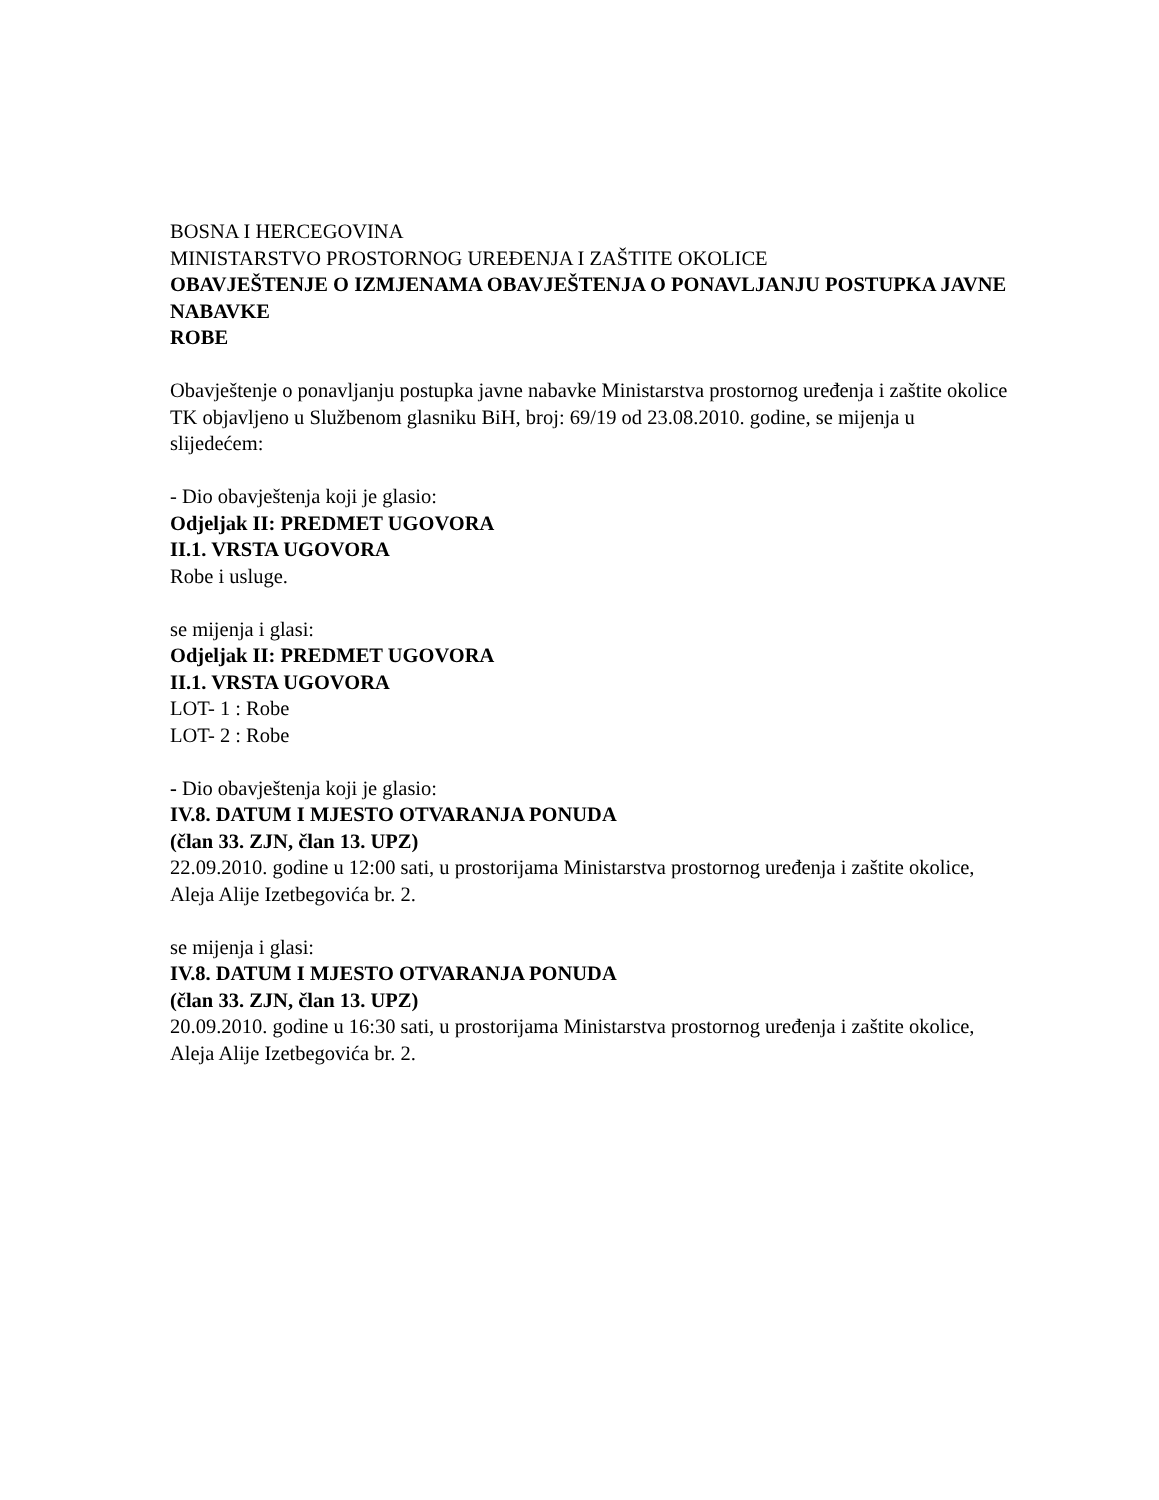BOSNA I HERCEGOVINA
MINISTARSTVO PROSTORNOG UREĐENJA I ZAŠTITE OKOLICE
OBAVJEŠTENJE O IZMJENAMA OBAVJEŠTENJA O PONAVLJANJU POSTUPKA JAVNE NABAVKE
ROBE
Obavještenje o ponavljanju postupka javne nabavke Ministarstva prostornog uređenja i zaštite okolice TK objavljeno u Službenom glasniku BiH, broj: 69/19 od 23.08.2010. godine, se mijenja u slijedećem:
- Dio obavještenja koji je glasio:
Odjeljak II: PREDMET UGOVORA
II.1. VRSTA UGOVORA
Robe i usluge.
se mijenja i glasi:
Odjeljak II: PREDMET UGOVORA
II.1. VRSTA UGOVORA
LOT- 1 : Robe
LOT- 2 : Robe
- Dio obavještenja koji je glasio:
IV.8. DATUM I MJESTO OTVARANJA PONUDA
(član 33. ZJN, član 13. UPZ)
22.09.2010. godine u 12:00 sati, u prostorijama Ministarstva prostornog uređenja i zaštite okolice, Aleja Alije Izetbegovića br. 2.
se mijenja i glasi:
IV.8. DATUM I MJESTO OTVARANJA PONUDA
(član 33. ZJN, član 13. UPZ)
20.09.2010. godine u 16:30 sati, u prostorijama Ministarstva prostornog uređenja i zaštite okolice, Aleja Alije Izetbegovića br. 2.